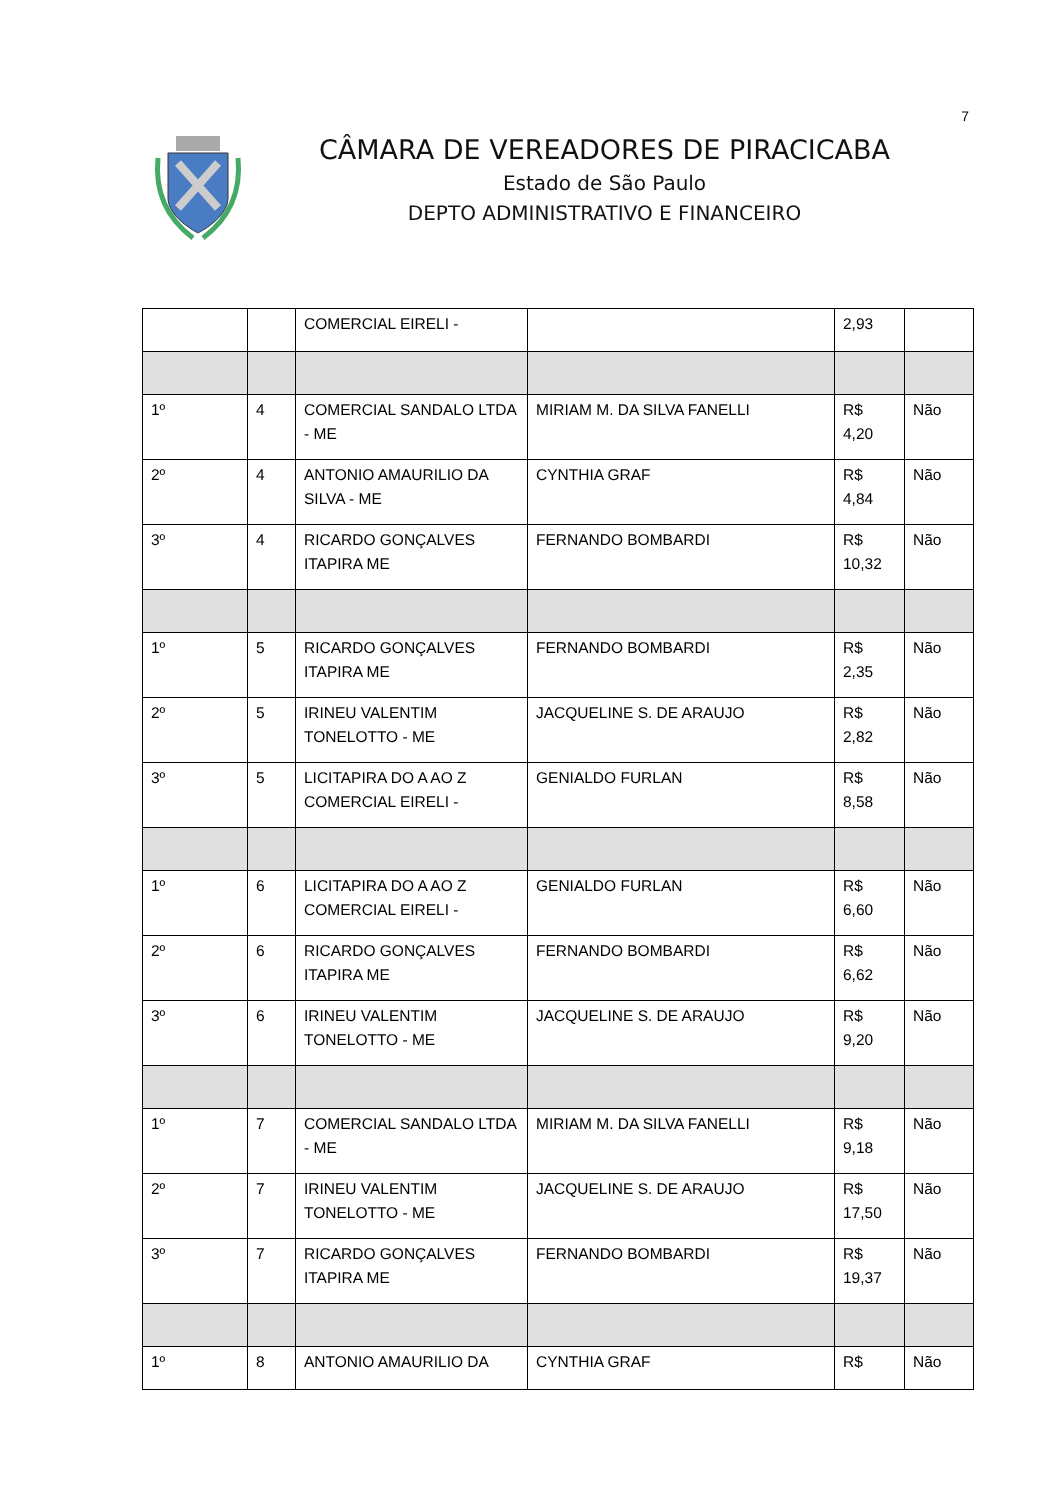7
CÂMARA DE VEREADORES DE PIRACICABA
Estado de São Paulo
DEPTO ADMINISTRATIVO E FINANCEIRO
| | | COMERCIAL EIRELI - | | 2,93 | |
| 1º | 4 | COMERCIAL SANDALO LTDA - ME | MIRIAM M. DA SILVA FANELLI | R$ 4,20 | Não |
| 2º | 4 | ANTONIO AMAURILIO DA SILVA - ME | CYNTHIA GRAF | R$ 4,84 | Não |
| 3º | 4 | RICARDO GONÇALVES ITAPIRA ME | FERNANDO BOMBARDI | R$ 10,32 | Não |
| 1º | 5 | RICARDO GONÇALVES ITAPIRA ME | FERNANDO BOMBARDI | R$ 2,35 | Não |
| 2º | 5 | IRINEU VALENTIM TONELOTTO - ME | JACQUELINE S. DE ARAUJO | R$ 2,82 | Não |
| 3º | 5 | LICITAPIRA DO A AO Z COMERCIAL EIRELI - | GENIALDO FURLAN | R$ 8,58 | Não |
| 1º | 6 | LICITAPIRA DO A AO Z COMERCIAL EIRELI - | GENIALDO FURLAN | R$ 6,60 | Não |
| 2º | 6 | RICARDO GONÇALVES ITAPIRA ME | FERNANDO BOMBARDI | R$ 6,62 | Não |
| 3º | 6 | IRINEU VALENTIM TONELOTTO - ME | JACQUELINE S. DE ARAUJO | R$ 9,20 | Não |
| 1º | 7 | COMERCIAL SANDALO LTDA - ME | MIRIAM M. DA SILVA FANELLI | R$ 9,18 | Não |
| 2º | 7 | IRINEU VALENTIM TONELOTTO - ME | JACQUELINE S. DE ARAUJO | R$ 17,50 | Não |
| 3º | 7 | RICARDO GONÇALVES ITAPIRA ME | FERNANDO BOMBARDI | R$ 19,37 | Não |
| 1º | 8 | ANTONIO AMAURILIO DA | CYNTHIA GRAF | R$ | Não |